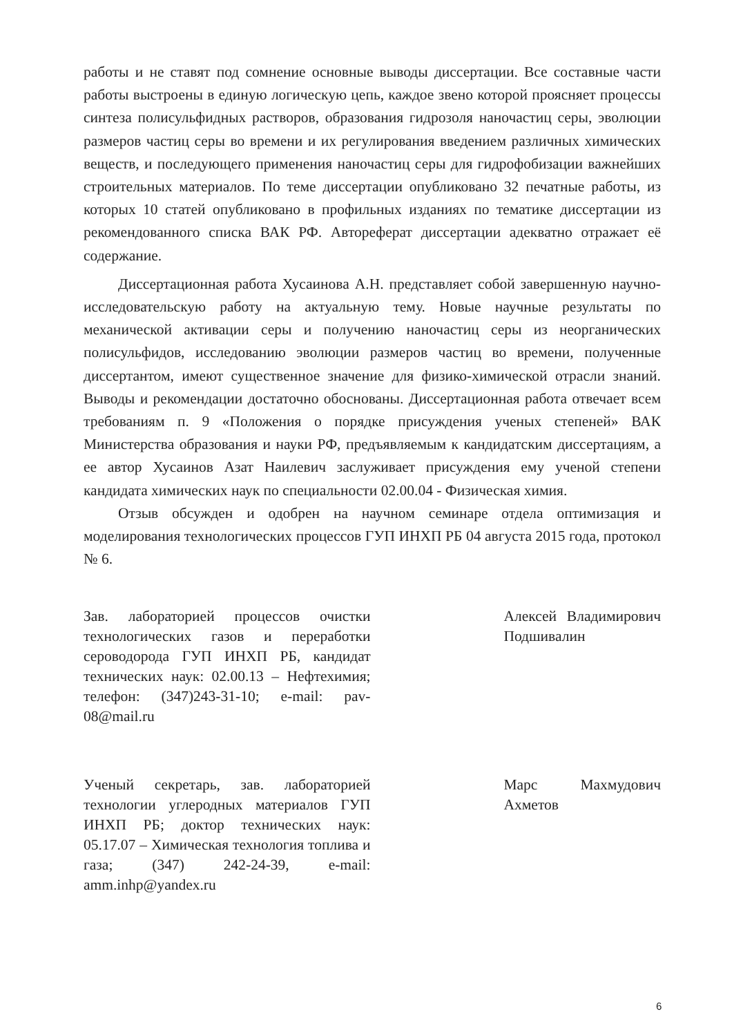работы и не ставят под сомнение основные выводы диссертации. Все составные части работы выстроены в единую логическую цепь, каждое звено которой проясняет процессы синтеза полисульфидных растворов, образования гидрозоля наночастиц серы, эволюции размеров частиц серы во времени и их регулирования введением различных химических веществ, и последующего применения наночастиц серы для гидрофобизации важнейших строительных материалов. По теме диссертации опубликовано 32 печатные работы, из которых 10 статей опубликовано в профильных изданиях по тематике диссертации из рекомендованного списка ВАК РФ. Автореферат диссертации адекватно отражает её содержание.
Диссертационная работа Хусаинова А.Н. представляет собой завершенную научно-исследовательскую работу на актуальную тему. Новые научные результаты по механической активации серы и получению наночастиц серы из неорганических полисульфидов, исследованию эволюции размеров частиц во времени, полученные диссертантом, имеют существенное значение для физико-химической отрасли знаний. Выводы и рекомендации достаточно обоснованы. Диссертационная работа отвечает всем требованиям п. 9 «Положения о порядке присуждения ученых степеней» ВАК Министерства образования и науки РФ, предъявляемым к кандидатским диссертациям, а ее автор Хусаинов Азат Наилевич заслуживает присуждения ему ученой степени кандидата химических наук по специальности 02.00.04 - Физическая химия.
Отзыв обсужден и одобрен на научном семинаре отдела оптимизация и моделирования технологических процессов ГУП ИНХП РБ 04 августа 2015 года, протокол № 6.
Зав. лабораторией процессов очистки технологических газов и переработки сероводорода ГУП ИНХП РБ, кандидат технических наук: 02.00.13 – Нефтехимия; телефон: (347)243-31-10; e-mail: pav-08@mail.ru
Алексей Владимирович Подшивалин
Ученый секретарь, зав. лабораторией технологии углеродных материалов ГУП ИНХП РБ; доктор технических наук: 05.17.07 – Химическая технология топлива и газа; (347) 242-24-39, e-mail: amm.inhp@yandex.ru
Марс Махмудович Ахметов
6